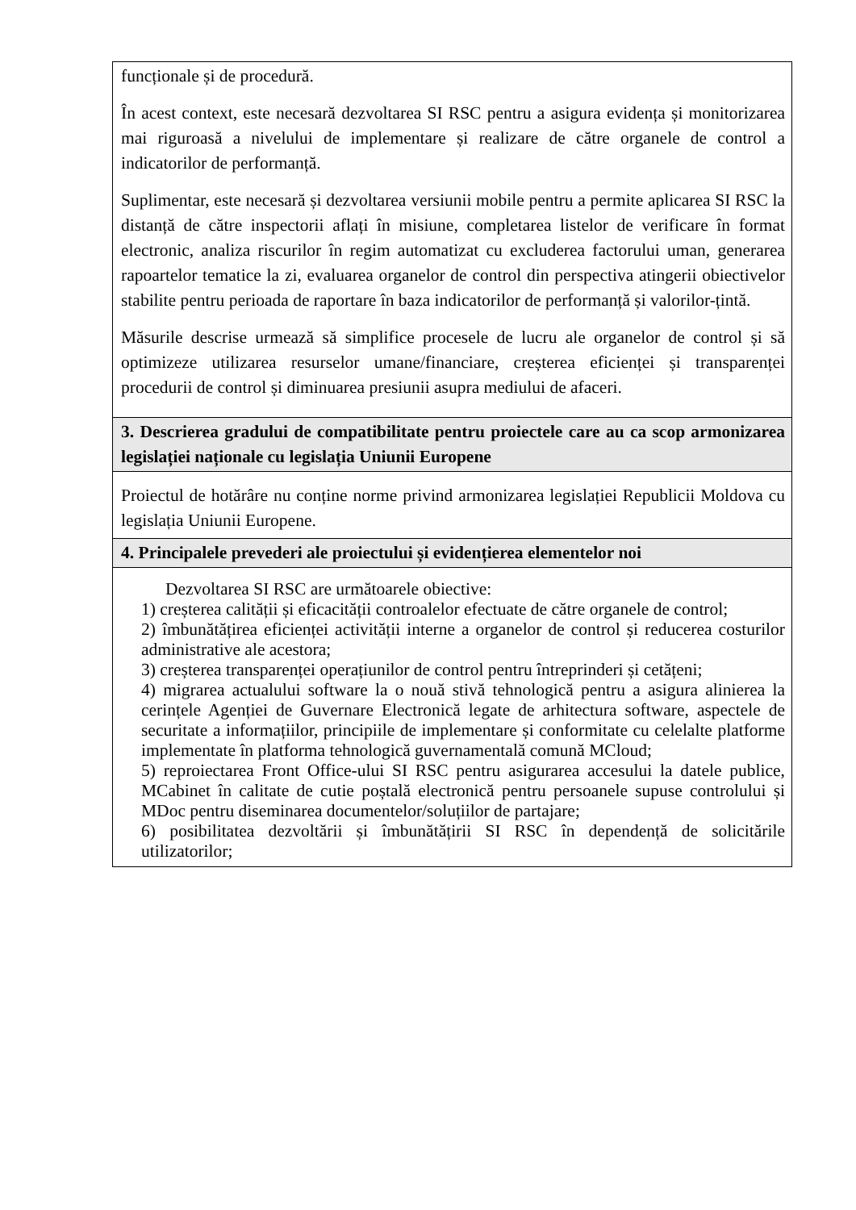| funcționale și de procedură. În acest context, este necesară dezvoltarea SI RSC pentru a asigura evidența și monitorizarea mai riguroasă a nivelului de implementare și realizare de către organele de control a indicatorilor de performanță. Suplimentar, este necesară și dezvoltarea versiunii mobile pentru a permite aplicarea SI RSC la distanță de către inspectorii aflați în misiune, completarea listelor de verificare în format electronic, analiza riscurilor în regim automatizat cu excluderea factorului uman, generarea rapoartelor tematice la zi, evaluarea organelor de control din perspectiva atingerii obiectivelor stabilite pentru perioada de raportare în baza indicatorilor de performanță și valorilor-țintă. Măsurile descrise urmează să simplifice procesele de lucru ale organelor de control și să optimizeze utilizarea resurselor umane/financiare, creșterea eficienței și transparenței procedurii de control și diminuarea presiunii asupra mediului de afaceri. |
| 3. Descrierea gradului de compatibilitate pentru proiectele care au ca scop armonizarea legislației naționale cu legislația Uniunii Europene |
| Proiectul de hotărâre nu conține norme privind armonizarea legislației Republicii Moldova cu legislația Uniunii Europene. |
| 4. Principalele prevederi ale proiectului și evidențierea elementelor noi |
| Dezvoltarea SI RSC are următoarele obiective: 1) creșterea calității și eficacității controalelor efectuate de către organele de control; 2) îmbunătățirea eficienței activității interne a organelor de control și reducerea costurilor administrative ale acestora; 3) creșterea transparenței operațiunilor de control pentru întreprinderi și cetățeni; 4) migrarea actualului software la o nouă stivă tehnologică pentru a asigura alinierea la cerințele Agenției de Guvernare Electronică legate de arhitectura software, aspectele de securitate a informațiilor, principiile de implementare și conformitate cu celelalte platforme implementate în platforma tehnologică guvernamentală comună MCloud; 5) reproiectarea Front Office-ului SI RSC pentru asigurarea accesului la datele publice, MCabinet în calitate de cutie poștală electronică pentru persoanele supuse controlului și MDoc pentru diseminarea documentelor/soluțiilor de partajare; 6) posibilitatea dezvoltării și îmbunătățirii SI RSC în dependență de solicitările utilizatorilor; |